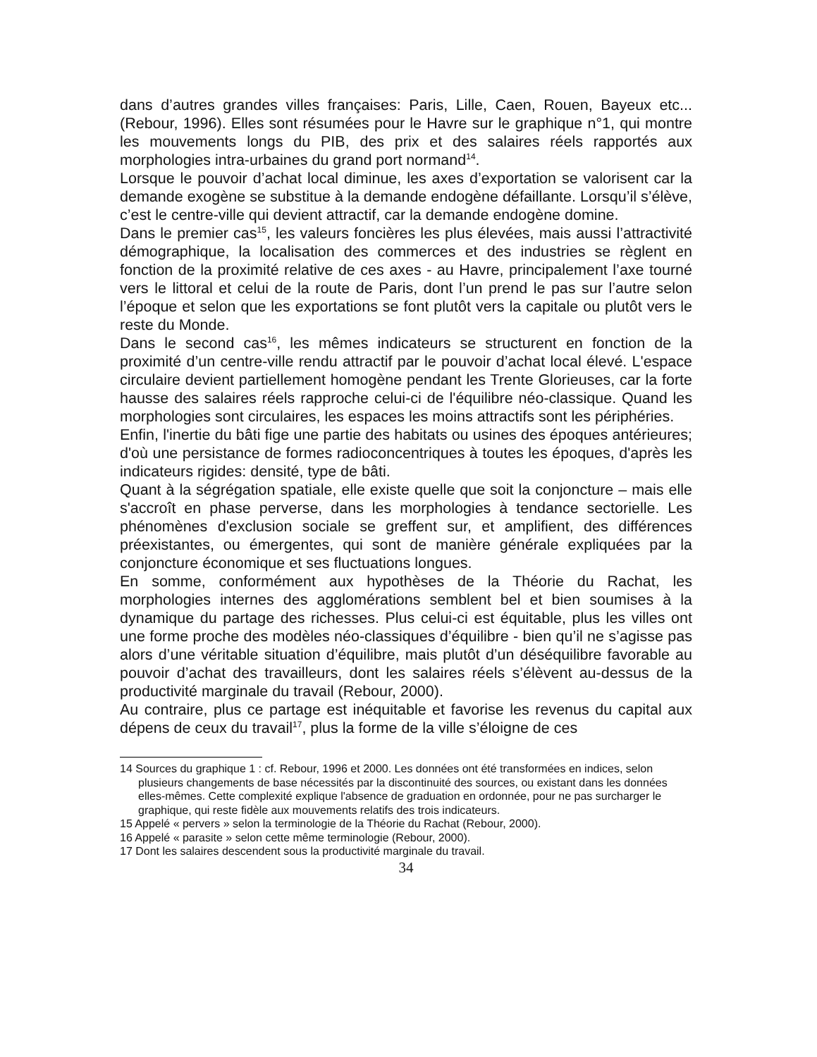dans d’autres grandes villes françaises: Paris, Lille, Caen, Rouen, Bayeux etc... (Rebour, 1996). Elles sont résumées pour le Havre sur le graphique n°1, qui montre les mouvements longs du PIB, des prix et des salaires réels rapportés aux morphologies intra-urbaines du grand port normand<sup>14</sup>.
Lorsque le pouvoir d’achat local diminue, les axes d’exportation se valorisent car la demande exogène se substitue à la demande endogène défaillante. Lorsqu’il s’élève, c’est le centre-ville qui devient attractif, car la demande endogène domine.
Dans le premier cas<sup>15</sup>, les valeurs foncières les plus élevées, mais aussi l’attractivité démographique, la localisation des commerces et des industries se règlent en fonction de la proximité relative de ces axes - au Havre, principalement l’axe tourné vers le littoral et celui de la route de Paris, dont l’un prend le pas sur l’autre selon l’époque et selon que les exportations se font plutôt vers la capitale ou plutôt vers le reste du Monde.
Dans le second cas<sup>16</sup>, les mêmes indicateurs se structurent en fonction de la proximité d’un centre-ville rendu attractif par le pouvoir d’achat local élevé. L'espace circulaire devient partiellement homogène pendant les Trente Glorieuses, car la forte hausse des salaires réels rapproche celui-ci de l'équilibre néo-classique. Quand les morphologies sont circulaires, les espaces les moins attractifs sont les périphéries.
Enfin, l'inertie du bâti fige une partie des habitats ou usines des époques antérieures; d'où une persistance de formes radioconcentriques à toutes les époques, d'après les indicateurs rigides: densité, type de bâti.
Quant à la ségrégation spatiale, elle existe quelle que soit la conjoncture – mais elle s'accroît en phase perverse, dans les morphologies à tendance sectorielle. Les phénomènes d'exclusion sociale se greffent sur, et amplifient, des différences préexistantes, ou émergentes, qui sont de manière générale expliquées par la conjoncture économique et ses fluctuations longues.
En somme, conformément aux hypothèses de la Théorie du Rachat, les morphologies internes des agglomérations semblent bel et bien soumises à la dynamique du partage des richesses. Plus celui-ci est équitable, plus les villes ont une forme proche des modèles néo-classiques d’équilibre - bien qu’il ne s’agisse pas alors d’une véritable situation d’équilibre, mais plutôt d’un déséquilibre favorable au pouvoir d’achat des travailleurs, dont les salaires réels s’élèvent au-dessus de la productivité marginale du travail (Rebour, 2000).
Au contraire, plus ce partage est inéquitable et favorise les revenus du capital aux dépens de ceux du travail<sup>17</sup>, plus la forme de la ville s’éloigne de ces
14 Sources du graphique 1 : cf. Rebour, 1996 et 2000. Les données ont été transformées en indices, selon plusieurs changements de base nécessités par la discontinuité des sources, ou existant dans les données elles-mêmes. Cette complexité explique l'absence de graduation en ordonnée, pour ne pas surcharger le graphique, qui reste fidèle aux mouvements relatifs des trois indicateurs.
15 Appelé « pervers » selon la terminologie de la Théorie du Rachat (Rebour, 2000).
16 Appelé « parasite » selon cette même terminologie (Rebour, 2000).
17 Dont les salaires descendent sous la productivité marginale du travail.
34